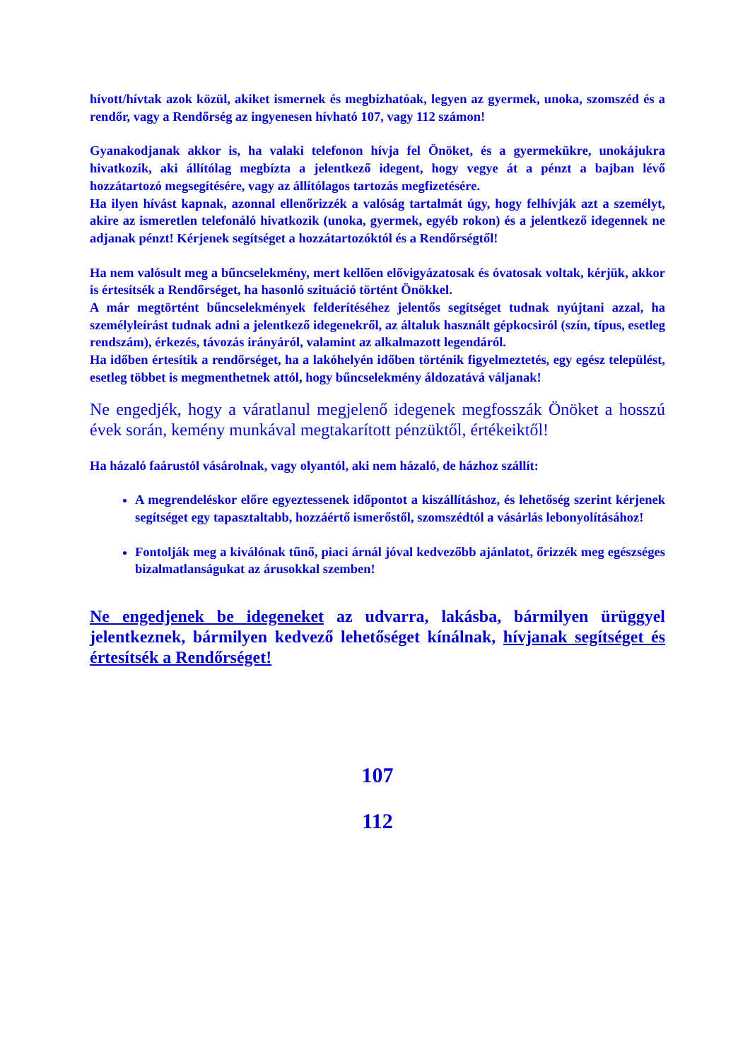hívott/hívtak azok közül, akiket ismernek és megbízhatóak, legyen az gyermek, unoka, szomszéd és a rendőr, vagy a Rendőrség az ingyenesen hívható 107, vagy 112 számon!
Gyanakodjanak akkor is, ha valaki telefonon hívja fel Önöket, és a gyermekükre, unokájukra hivatkozik, aki állítólag megbízta a jelentkező idegent, hogy vegye át a pénzt a bajban lévő hozzátartozó megsegítésére, vagy az állítólagos tartozás megfizetésére.
Ha ilyen hívást kapnak, azonnal ellenőrizzék a valóság tartalmát úgy, hogy felhívják azt a személyt, akire az ismeretlen telefonáló hivatkozik (unoka, gyermek, egyéb rokon) és a jelentkező idegennek ne adjanak pénzt! Kérjenek segítséget a hozzátartozóktól és a Rendőrségtől!
Ha nem valósult meg a bűncselekmény, mert kellően elővigyázatosak és óvatosak voltak, kérjük, akkor is értesítsék a Rendőrséget, ha hasonló szituáció történt Önökkel.
A már megtörtént bűncselekmények felderítéséhez jelentős segítséget tudnak nyújtani azzal, ha személyleírást tudnak adni a jelentkező idegenekről, az általuk használt gépkocsiról (szín, típus, esetleg rendszám), érkezés, távozás irányáról, valamint az alkalmazott legendáról.
Ha időben értesítik a rendőrséget, ha a lakóhelyén időben történik figyelmeztetés, egy egész települést, esetleg többet is megmenthetnek attól, hogy bűncselekmény áldozatává váljanak!
Ne engedjék, hogy a váratlanul megjelenő idegenek megfosszák Önöket a hosszú évek során, kemény munkával megtakarított pénzüktől, értékeiktől!
Ha házaló faárustól vásárolnak, vagy olyantól, aki nem házaló, de házhoz szállít:
A megrendeléskor előre egyeztessenek időpontot a kiszállításhoz, és lehetőség szerint kérjenek segítséget egy tapasztaltabb, hozzáértő ismerőstől, szomszédtól a vásárlás lebonyolításához!
Fontolják meg a kiválónak tűnő, piaci árnál jóval kedvezőbb ajánlatot, őrizzék meg egészséges bizalmatlanságukat az árusokkal szemben!
Ne engedjenek be idegeneket az udvarra, lakásba, bármilyen ürüggyel jelentkeznek, bármilyen kedvező lehetőséget kínálnak, hívjanak segítséget és értesítsék a Rendőrséget!
107
112